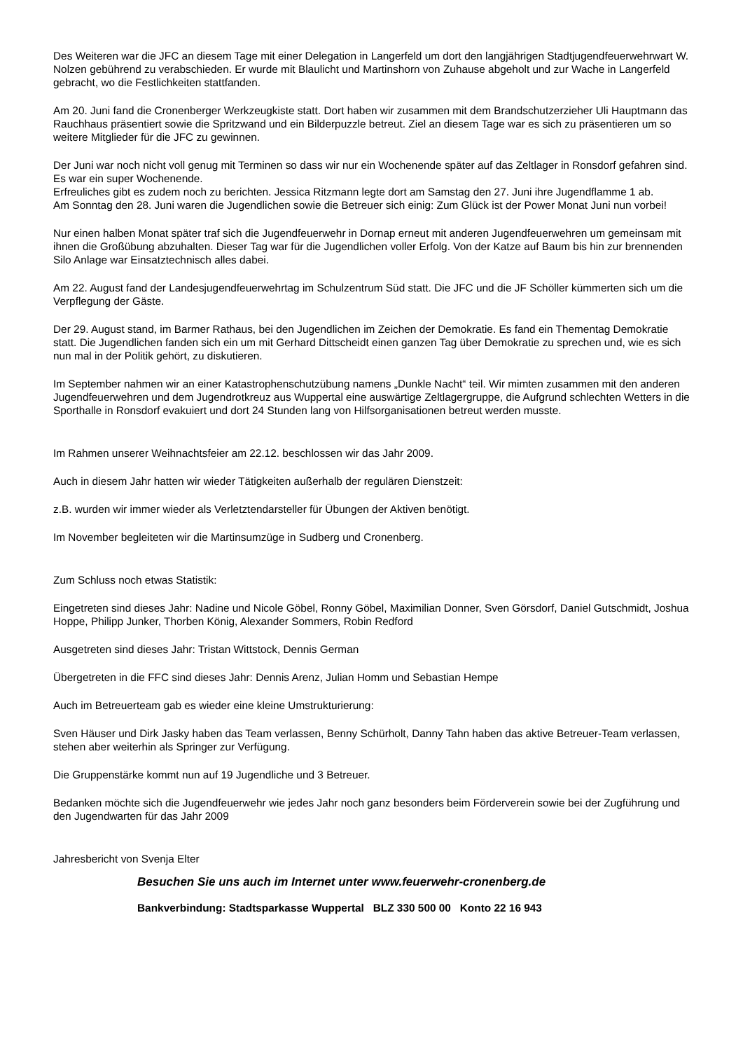Des Weiteren war die JFC an diesem Tage mit einer Delegation in Langerfeld um dort den langjährigen Stadtjugendfeuerwehrwart W. Nolzen gebührend zu verabschieden. Er wurde mit Blaulicht und Martinshorn von Zuhause abgeholt und zur Wache in Langerfeld gebracht, wo die Festlichkeiten stattfanden.
Am 20. Juni fand die Cronenberger Werkzeugkiste statt. Dort haben wir zusammen mit dem Brandschutzerzieher Uli Hauptmann das Rauchhaus präsentiert sowie die Spritzwand und ein Bilderpuzzle betreut. Ziel an diesem Tage war es sich zu präsentieren um so weitere Mitglieder für die JFC zu gewinnen.
Der Juni war noch nicht voll genug mit Terminen so dass wir nur ein Wochenende später auf das Zeltlager in Ronsdorf gefahren sind. Es war ein super Wochenende.
Erfreuliches gibt es zudem noch zu berichten. Jessica Ritzmann legte dort am Samstag den 27. Juni ihre Jugendflamme 1 ab.
Am Sonntag den 28. Juni waren die Jugendlichen sowie die Betreuer sich einig: Zum Glück ist der Power Monat Juni nun vorbei!
Nur einen halben Monat später traf sich die Jugendfeuerwehr in Dornap erneut mit anderen Jugendfeuerwehren um gemeinsam mit ihnen die Großübung abzuhalten. Dieser Tag war für die Jugendlichen voller Erfolg. Von der Katze auf Baum bis hin zur brennenden Silo Anlage war Einsatztechnisch alles dabei.
Am 22. August fand der Landesjugendfeuerwehrtag im Schulzentrum Süd statt. Die JFC und die JF Schöller kümmerten sich um die Verpflegung der Gäste.
Der 29. August stand, im Barmer Rathaus, bei den Jugendlichen im Zeichen der Demokratie. Es fand ein Thementag Demokratie statt. Die Jugendlichen fanden sich ein um mit Gerhard Dittscheidt einen ganzen Tag über Demokratie zu sprechen und, wie es sich nun mal in der Politik gehört, zu diskutieren.
Im September nahmen wir an einer Katastrophenschutzübung namens „Dunkle Nacht“ teil. Wir mimten zusammen mit den anderen Jugendfeuerwehren und dem Jugendrotkreuz aus Wuppertal eine auswärtige Zeltlagergruppe, die Aufgrund schlechten Wetters in die Sporthalle in Ronsdorf evakuiert und dort 24 Stunden lang von Hilfsorganisationen betreut werden musste.
Im Rahmen unserer Weihnachtsfeier am 22.12. beschlossen wir das Jahr 2009.
Auch in diesem Jahr hatten wir wieder Tätigkeiten außerhalb der regulären Dienstzeit:
z.B. wurden wir immer wieder als Verletztendarsteller für Übungen der Aktiven benötigt.
Im November begleiteten wir die Martinsumzüge in Sudberg und Cronenberg.
Zum Schluss noch etwas Statistik:
Eingetreten sind dieses Jahr: Nadine und Nicole Göbel, Ronny Göbel, Maximilian Donner, Sven Görsdorf, Daniel Gutschmidt, Joshua Hoppe, Philipp Junker, Thorben König, Alexander Sommers, Robin Redford
Ausgetreten sind dieses Jahr: Tristan Wittstock, Dennis German
Übergetreten in die FFC sind dieses Jahr: Dennis Arenz, Julian Homm und Sebastian Hempe
Auch im Betreuerteam gab es wieder eine kleine Umstrukturierung:
Sven Häuser und Dirk Jasky haben das Team verlassen, Benny Schürholt, Danny Tahn haben das aktive Betreuer-Team verlassen, stehen aber weiterhin als Springer zur Verfügung.
Die Gruppenstärke kommt nun auf 19 Jugendliche und 3 Betreuer.
Bedanken möchte sich die Jugendfeuerwehr wie jedes Jahr noch ganz besonders beim Förderverein sowie bei der Zugführung und den Jugendwarten für das Jahr 2009
Jahresbericht von Svenja Elter
Besuchen Sie uns auch im Internet unter www.feuerwehr-cronenberg.de
Bankverbindung: Stadtsparkasse Wuppertal BLZ 330 500 00 Konto 22 16 943